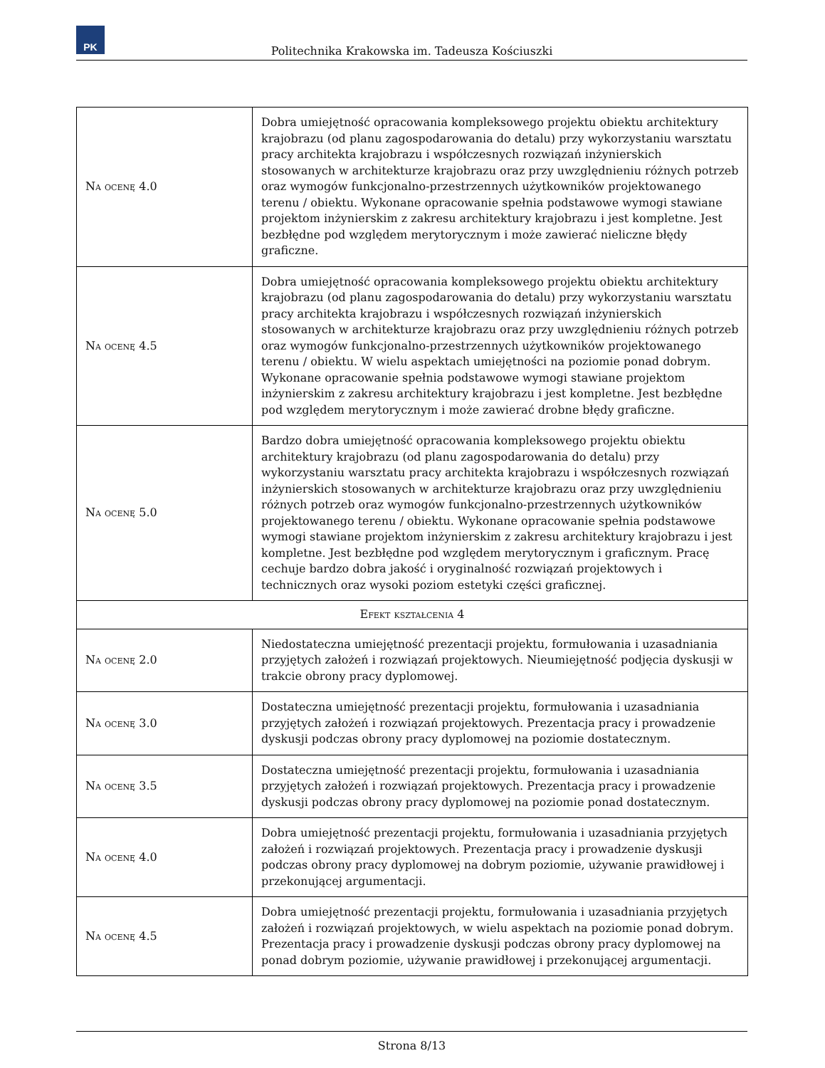PK
Politechnika Krakowska im. Tadeusza Kościuszki
| Na ocenę 4.0 | Dobra umiejętność opracowania kompleksowego projektu obiektu architektury krajobrazu (od planu zagospodarowania do detalu) przy wykorzystaniu warsztatu pracy architekta krajobrazu i współczesnych rozwiązań inżynierskich stosowanych w architekturze krajobrazu oraz przy uwzględnieniu różnych potrzeb oraz wymogów funkcjonalno-przestrzennych użytkowników projektowanego terenu / obiektu. Wykonane opracowanie spełnia podstawowe wymogi stawiane projektom inżynierskim z zakresu architektury krajobrazu i jest kompletne. Jest bezbłędne pod względem merytorycznym i może zawierać nieliczne błędy graficzne. |
| Na ocenę 4.5 | Dobra umiejętność opracowania kompleksowego projektu obiektu architektury krajobrazu (od planu zagospodarowania do detalu) przy wykorzystaniu warsztatu pracy architekta krajobrazu i współczesnych rozwiązań inżynierskich stosowanych w architekturze krajobrazu oraz przy uwzględnieniu różnych potrzeb oraz wymogów funkcjonalno-przestrzennych użytkowników projektowanego terenu / obiektu. W wielu aspektach umiejętności na poziomie ponad dobrym. Wykonane opracowanie spełnia podstawowe wymogi stawiane projektom inżynierskim z zakresu architektury krajobrazu i jest kompletne. Jest bezbłędne pod względem merytorycznym i może zawierać drobne błędy graficzne. |
| Na ocenę 5.0 | Bardzo dobra umiejętność opracowania kompleksowego projektu obiektu architektury krajobrazu (od planu zagospodarowania do detalu) przy wykorzystaniu warsztatu pracy architekta krajobrazu i współczesnych rozwiązań inżynierskich stosowanych w architekturze krajobrazu oraz przy uwzględnieniu różnych potrzeb oraz wymogów funkcjonalno-przestrzennych użytkowników projektowanego terenu / obiektu. Wykonane opracowanie spełnia podstawowe wymogi stawiane projektom inżynierskim z zakresu architektury krajobrazu i jest kompletne. Jest bezbłędne pod względem merytorycznym i graficznym. Pracę cechuje bardzo dobra jakość i oryginalność rozwiązań projektowych i technicznych oraz wysoki poziom estetyki części graficznej. |
| Efekt kształcenia 4 | |
| Na ocenę 2.0 | Niedostateczna umiejętność prezentacji projektu, formułowania i uzasadniania przyjętych założeń i rozwiązań projektowych. Nieumiejętność podjęcia dyskusji w trakcie obrony pracy dyplomowej. |
| Na ocenę 3.0 | Dostateczna umiejętność prezentacji projektu, formułowania i uzasadniania przyjętych założeń i rozwiązań projektowych. Prezentacja pracy i prowadzenie dyskusji podczas obrony pracy dyplomowej na poziomie dostatecznym. |
| Na ocenę 3.5 | Dostateczna umiejętność prezentacji projektu, formułowania i uzasadniania przyjętych założeń i rozwiązań projektowych. Prezentacja pracy i prowadzenie dyskusji podczas obrony pracy dyplomowej na poziomie ponad dostatecznym. |
| Na ocenę 4.0 | Dobra umiejętność prezentacji projektu, formułowania i uzasadniania przyjętych założeń i rozwiązań projektowych. Prezentacja pracy i prowadzenie dyskusji podczas obrony pracy dyplomowej na dobrym poziomie, używanie prawidłowej i przekonującej argumentacji. |
| Na ocenę 4.5 | Dobra umiejętność prezentacji projektu, formułowania i uzasadniania przyjętych założeń i rozwiązań projektowych, w wielu aspektach na poziomie ponad dobrym. Prezentacja pracy i prowadzenie dyskusji podczas obrony pracy dyplomowej na ponad dobrym poziomie, używanie prawidłowej i przekonującej argumentacji. |
Strona 8/13